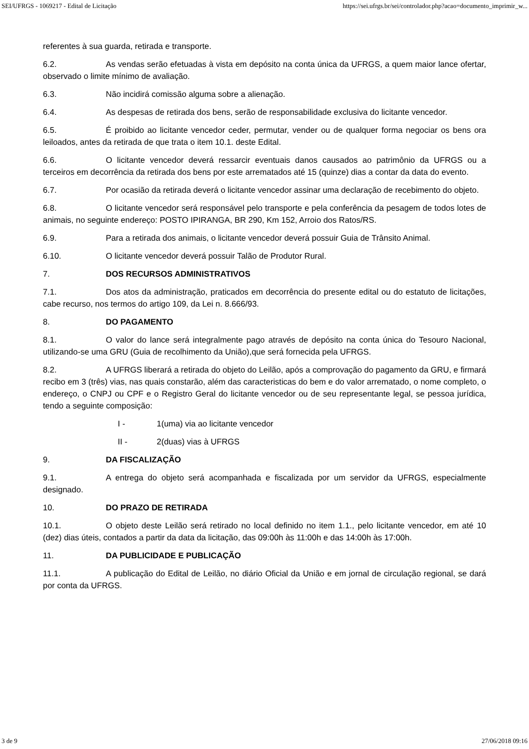SEI/UFRGS - 1069217 - Edital de Licitação https://sei.ufrgs.br/sei/controlador.php?acao=documento_imprimir_w...
referentes à sua guarda, retirada e transporte.
6.2. As vendas serão efetuadas à vista em depósito na conta única da UFRGS, a quem maior lance ofertar, observado o limite mínimo de avaliação.
6.3. Não incidirá comissão alguma sobre a alienação.
6.4. As despesas de retirada dos bens, serão de responsabilidade exclusiva do licitante vencedor.
6.5. É proibido ao licitante vencedor ceder, permutar, vender ou de qualquer forma negociar os bens ora leiloados, antes da retirada de que trata o item 10.1. deste Edital.
6.6. O licitante vencedor deverá ressarcir eventuais danos causados ao patrimônio da UFRGS ou a terceiros em decorrência da retirada dos bens por este arrematados até 15 (quinze) dias a contar da data do evento.
6.7. Por ocasião da retirada deverá o licitante vencedor assinar uma declaração de recebimento do objeto.
6.8. O licitante vencedor será responsável pelo transporte e pela conferência da pesagem de todos lotes de animais, no seguinte endereço: POSTO IPIRANGA, BR 290, Km 152, Arroio dos Ratos/RS.
6.9. Para a retirada dos animais, o licitante vencedor deverá possuir Guia de Trânsito Animal.
6.10. O licitante vencedor deverá possuir Talão de Produtor Rural.
7. DOS RECURSOS ADMINISTRATIVOS
7.1. Dos atos da administração, praticados em decorrência do presente edital ou do estatuto de licitações, cabe recurso, nos termos do artigo 109, da Lei n. 8.666/93.
8. DO PAGAMENTO
8.1. O valor do lance será integralmente pago através de depósito na conta única do Tesouro Nacional, utilizando-se uma GRU (Guia de recolhimento da União),que será fornecida pela UFRGS.
8.2. A UFRGS liberará a retirada do objeto do Leilão, após a comprovação do pagamento da GRU, e firmará recibo em 3 (três) vias, nas quais constarão, além das caracteristicas do bem e do valor arrematado, o nome completo, o endereço, o CNPJ ou CPF e o Registro Geral do licitante vencedor ou de seu representante legal, se pessoa jurídica, tendo a seguinte composição:
I - 1(uma) via ao licitante vencedor
II - 2(duas) vias à UFRGS
9. DA FISCALIZAÇÃO
9.1. A entrega do objeto será acompanhada e fiscalizada por um servidor da UFRGS, especialmente designado.
10. DO PRAZO DE RETIRADA
10.1. O objeto deste Leilão será retirado no local definido no item 1.1., pelo licitante vencedor, em até 10 (dez) dias úteis, contados a partir da data da licitação, das 09:00h às 11:00h e das 14:00h às 17:00h.
11. DA PUBLICIDADE E PUBLICAÇÃO
11.1. A publicação do Edital de Leilão, no diário Oficial da União e em jornal de circulação regional, se dará por conta da UFRGS.
3 de 9 27/06/2018 09:16